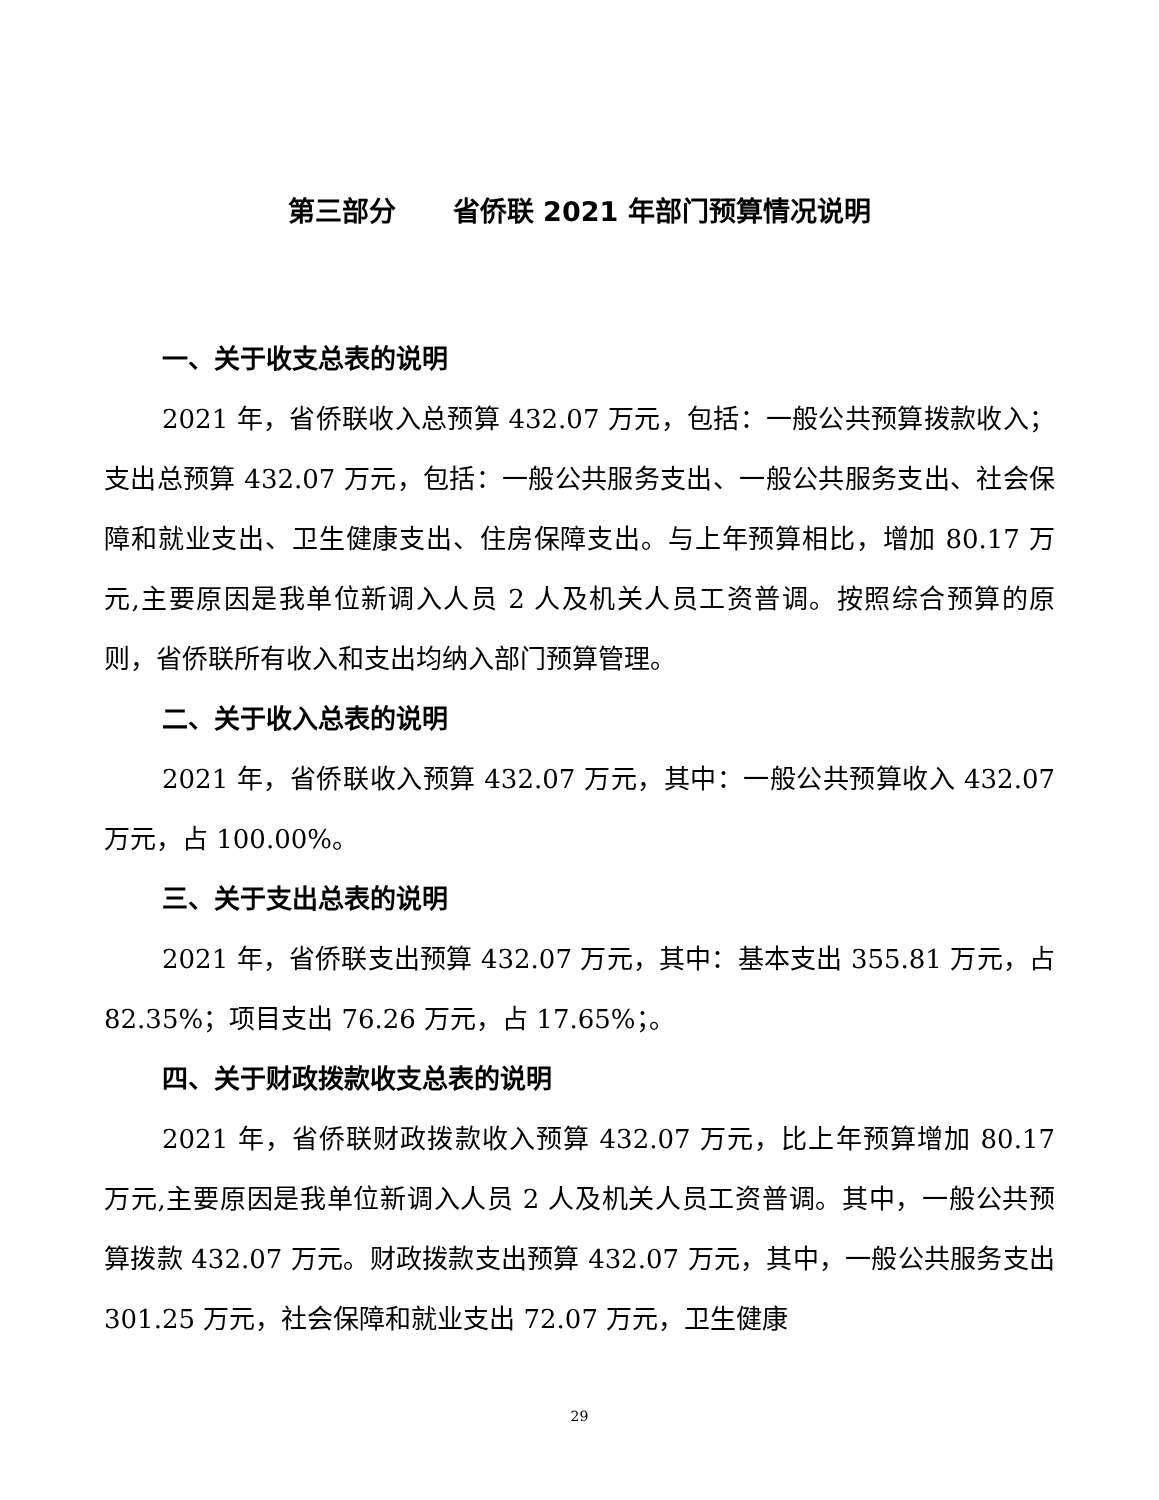第三部分 省侨联 2021 年部门预算情况说明
一、关于收支总表的说明
2021 年，省侨联收入总预算 432.07 万元，包括：一般公共预算拨款收入；支出总预算 432.07 万元，包括：一般公共服务支出、一般公共服务支出、社会保障和就业支出、卫生健康支出、住房保障支出。与上年预算相比，增加 80.17 万元,主要原因是我单位新调入人员 2 人及机关人员工资普调。按照综合预算的原则，省侨联所有收入和支出均纳入部门预算管理。
二、关于收入总表的说明
2021 年，省侨联收入预算 432.07 万元，其中：一般公共预算收入 432.07 万元，占 100.00%。
三、关于支出总表的说明
2021 年，省侨联支出预算 432.07 万元，其中：基本支出 355.81 万元，占 82.35%；项目支出 76.26 万元，占 17.65%；。
四、关于财政拨款收支总表的说明
2021 年，省侨联财政拨款收入预算 432.07 万元，比上年预算增加 80.17 万元,主要原因是我单位新调入人员 2 人及机关人员工资普调。其中，一般公共预算拨款 432.07 万元。财政拨款支出预算 432.07 万元，其中，一般公共服务支出 301.25 万元，社会保障和就业支出 72.07 万元，卫生健康
29